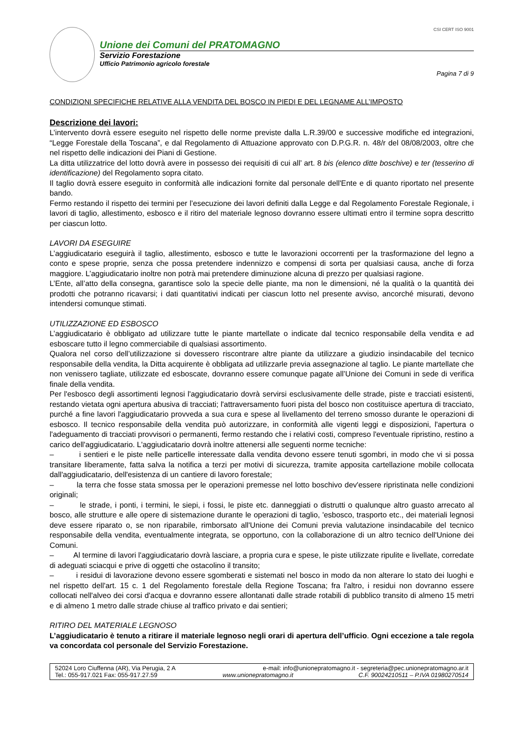CSI CERT ISO 9001
Unione dei Comuni del PRATOMAGNO
Servizio Forestazione
Ufficio Patrimonio agricolo forestale
Pagina 7 di 9
CONDIZIONI SPECIFICHE RELATIVE ALLA VENDITA DEL BOSCO IN PIEDI E DEL LEGNAME ALL’IMPOSTO
Descrizione dei lavori:
L’intervento dovrà essere eseguito nel rispetto delle norme previste dalla L.R.39/00 e successive modifiche ed integrazioni, “Legge Forestale della Toscana”, e dal Regolamento di Attuazione approvato con D.P.G.R. n. 48/r del 08/08/2003, oltre che nel rispetto delle indicazioni dei Piani di Gestione.
La ditta utilizzatrice del lotto dovrà avere in possesso dei requisiti di cui all’ art. 8 bis (elenco ditte boschive) e ter (tesserino di identificazione) del Regolamento sopra citato.
Il taglio dovrà essere eseguito in conformità alle indicazioni fornite dal personale dell'Ente e di quanto riportato nel presente bando.
Fermo restando il rispetto dei termini per l’esecuzione dei lavori definiti dalla Legge e dal Regolamento Forestale Regionale, i lavori di taglio, allestimento, esbosco e il ritiro del materiale legnoso dovranno essere ultimati entro il termine sopra descritto per ciascun lotto.
LAVORI DA ESEGUIRE
L’aggiudicatario eseguirà il taglio, allestimento, esbosco e tutte le lavorazioni occorrenti per la trasformazione del legno a conto e spese proprie, senza che possa pretendere indennizzo e compensi di sorta per qualsiasi causa, anche di forza maggiore. L’aggiudicatario inoltre non potrà mai pretendere diminuzione alcuna di prezzo per qualsiasi ragione.
L’Ente, all’atto della consegna, garantisce solo la specie delle piante, ma non le dimensioni, né la qualità o la quantità dei prodotti che potranno ricavarsi; i dati quantitativi indicati per ciascun lotto nel presente avviso, ancorché misurati, devono intendersi comunque stimati.
UTILIZZAZIONE ED ESBOSCO
L’aggiudicatario è obbligato ad utilizzare tutte le piante martellate o indicate dal tecnico responsabile della vendita e ad esboscare tutto il legno commerciabile di qualsiasi assortimento.
Qualora nel corso dell’utilizzazione si dovessero riscontrare altre piante da utilizzare a giudizio insindacabile del tecnico responsabile della vendita, la Ditta acquirente è obbligata ad utilizzarle previa assegnazione al taglio. Le piante martellate che non venissero tagliate, utilizzate ed esboscate, dovranno essere comunque pagate all’Unione dei Comuni in sede di verifica finale della vendita.
Per l'esbosco degli assortimenti legnosi l'aggiudicatario dovrà servirsi esclusivamente delle strade, piste e tracciati esistenti, restando vietata ogni apertura abusiva di tracciati; l'attraversamento fuori pista del bosco non costituisce apertura di tracciato, purché a fine lavori l'aggiudicatario provveda a sua cura e spese al livellamento del terreno smosso durante le operazioni di esbosco. Il tecnico responsabile della vendita può autorizzare, in conformità alle vigenti leggi e disposizioni, l'apertura o l'adeguamento di tracciati provvisori o permanenti, fermo restando che i relativi costi, compreso l'eventuale ripristino, restino a carico dell'aggiudicatario. L'aggiudicatario dovrà inoltre attenersi alle seguenti norme tecniche:
– i sentieri e le piste nelle particelle interessate dalla vendita devono essere tenuti sgombri, in modo che vi si possa transitare liberamente, fatta salva la notifica a terzi per motivi di sicurezza, tramite apposita cartellazione mobile collocata dall'aggiudicatario, dell'esistenza di un cantiere di lavoro forestale;
– la terra che fosse stata smossa per le operazioni premesse nel lotto boschivo dev'essere ripristinata nelle condizioni originali;
– le strade, i ponti, i termini, le siepi, i fossi, le piste etc. danneggiati o distrutti o qualunque altro guasto arrecato al bosco, alle strutture e alle opere di sistemazione durante le operazioni di taglio, 'esbosco, trasporto etc., dei materiali legnosi deve essere riparato o, se non riparabile, rimborsato all'Unione dei Comuni previa valutazione insindacabile del tecnico responsabile della vendita, eventualmente integrata, se opportuno, con la collaborazione di un altro tecnico dell'Unione dei Comuni.
– Al termine di lavori l'aggiudicatario dovrà lasciare, a propria cura e spese, le piste utilizzate ripulite e livellate, corredate di adeguati sciacqui e prive di oggetti che ostacolino il transito;
– i residui di lavorazione devono essere sgomberati e sistemati nel bosco in modo da non alterare lo stato dei luoghi e nel rispetto dell'art. 15 c. 1 del Regolamento forestale della Regione Toscana; fra l'altro, i residui non dovranno essere collocati nell'alveo dei corsi d'acqua e dovranno essere allontanati dalle strade rotabili di pubblico transito di almeno 15 metri e di almeno 1 metro dalle strade chiuse al traffico privato e dai sentieri;
RITIRO DEL MATERIALE LEGNOSO
L’aggiudicatario è tenuto a ritirare il materiale legnoso negli orari di apertura dell’ufficio. Ogni eccezione a tale regola va concordata col personale del Servizio Forestazione.
52024 Loro Ciuffenna (AR), Via Perugia, 2 A e-mail: info@unionepratomagno.it - segreteria@pec.unionepratomagno.ar.it
Tel.: 055-917.021 Fax: 055-917.27.59 www.unionepratomagno.it C.F. 90024210511 – P.IVA 01980270514